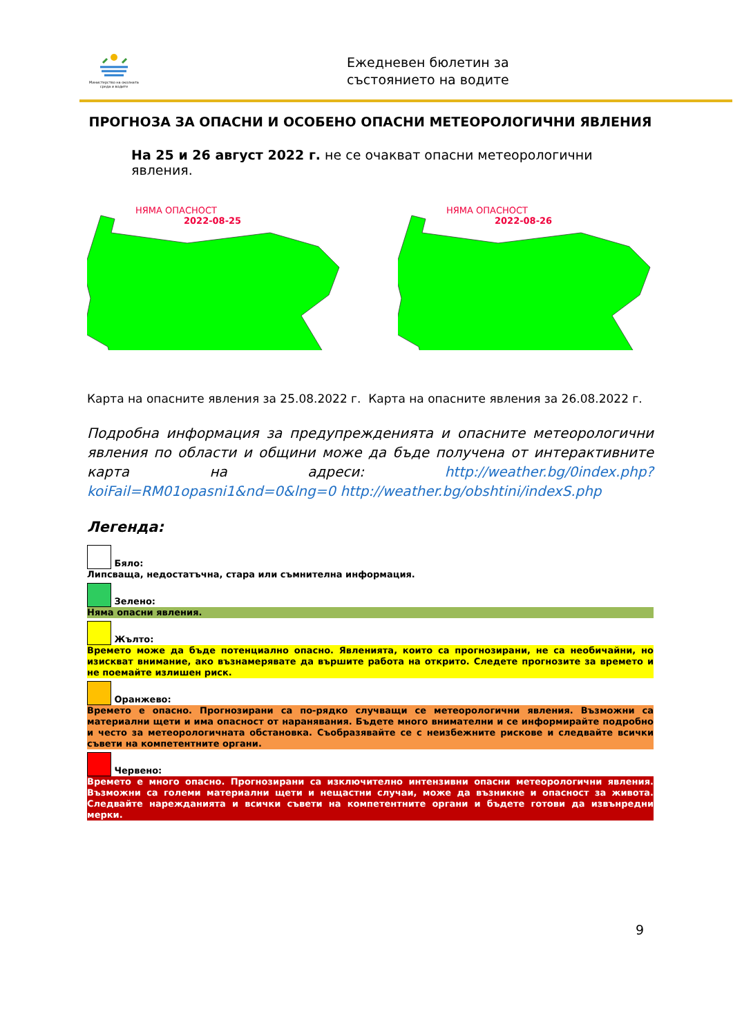Министерство на околната среда и водите
Ежедневен бюлетин за
състоянието на водите
ПРОГНОЗА ЗА ОПАСНИ И ОСОБЕНО ОПАСНИ МЕТЕОРОЛОГИЧНИ ЯВЛЕНИЯ
На 25 и 26 август 2022 г. не се очакват опасни метеорологични явления.
НЯМА ОПАСНОСТ
2022-08-25
НЯМА ОПАСНОСТ
2022-08-26
Карта на опасните явления за 25.08.2022 г. Карта на опасните явления за 26.08.2022 г.
Подробна информация за предупрежденията и опасните метеорологични явления по области и общини може да бъде получена от интерактивните карта на адреси: http://weather.bg/0index.php?koiFail=RM01opasni1&nd=0&lng=0 http://weather.bg/obshtini/indexS.php
Легенда:
Бяло:
Липсваща, недостатъчна, стара или съмнителна информация.
Зелено:
Няма опасни явления.
Жълто:
Времето може да бъде потенциално опасно. Явленията, които са прогнозирани, не са необичайни, но изискват внимание, ако възнамерявате да вършите работа на открито. Следете прогнозите за времето и не поемайте излишен риск.
Оранжево:
Времето е опасно. Прогнозирани са по-рядко случващи се метеорологични явления. Възможни са материални щети и има опасност от наранявания. Бъдете много внимателни и се информирайте подробно и често за метеорологичната обстановка. Съобразявайте се с неизбежните рискове и следвайте всички съвети на компетентните органи.
Червено:
Времето е много опасно. Прогнозирани са изключително интензивни опасни метеорологични явления. Възможни са големи материални щети и нещастни случаи, може да възникне и опасност за живота. Следвайте нарежданията и всички съвети на компетентните органи и бъдете готови да извънредни мерки.
9